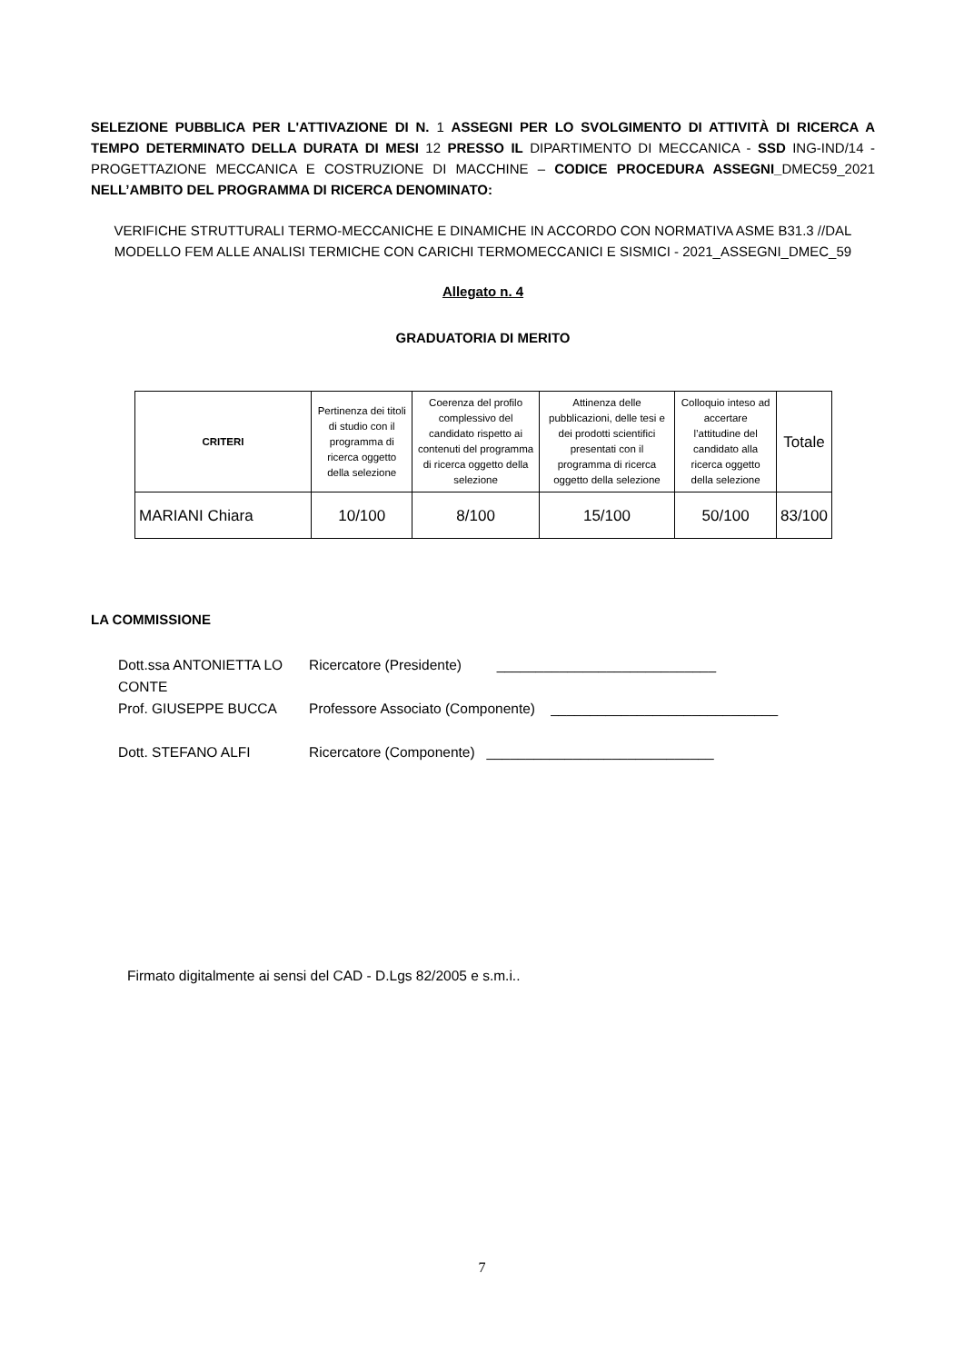SELEZIONE PUBBLICA PER L'ATTIVAZIONE DI N. 1 ASSEGNI PER LO SVOLGIMENTO DI ATTIVITÀ DI RICERCA A TEMPO DETERMINATO DELLA DURATA DI MESI 12 PRESSO IL DIPARTIMENTO DI MECCANICA - SSD ING-IND/14 - PROGETTAZIONE MECCANICA E COSTRUZIONE DI MACCHINE – CODICE PROCEDURA ASSEGNI_DMEC59_2021 NELL’AMBITO DEL PROGRAMMA DI RICERCA DENOMINATO:
VERIFICHE STRUTTURALI TERMO-MECCANICHE E DINAMICHE IN ACCORDO CON NORMATIVA ASME B31.3 //DAL MODELLO FEM ALLE ANALISI TERMICHE CON CARICHI TERMOMECCANICI E SISMICI - 2021_ASSEGNI_DMEC_59
Allegato n. 4
GRADUATORIA DI MERITO
| CRITERI | Pertinenza dei titoli di studio con il programma di ricerca oggetto della selezione | Coerenza del profilo complessivo del candidato rispetto ai contenuti del programma di ricerca oggetto della selezione | Attinenza delle pubblicazioni, delle tesi e dei prodotti scientifici presentati con il programma di ricerca oggetto della selezione | Colloquio inteso ad accertare l’attitudine del candidato alla ricerca oggetto della selezione | Totale |
| --- | --- | --- | --- | --- | --- |
| MARIANI Chiara | 10/100 | 8/100 | 15/100 | 50/100 | 83/100 |
LA COMMISSIONE
Dott.ssa ANTONIETTA LO CONTE
Ricercatore (Presidente) ____________________________
Prof. GIUSEPPE BUCCA
Professore Associato (Componente) _____________________________
Dott. STEFANO ALFI
Ricercatore (Componente) _____________________________
Firmato digitalmente ai sensi del CAD - D.Lgs 82/2005 e s.m.i..
7